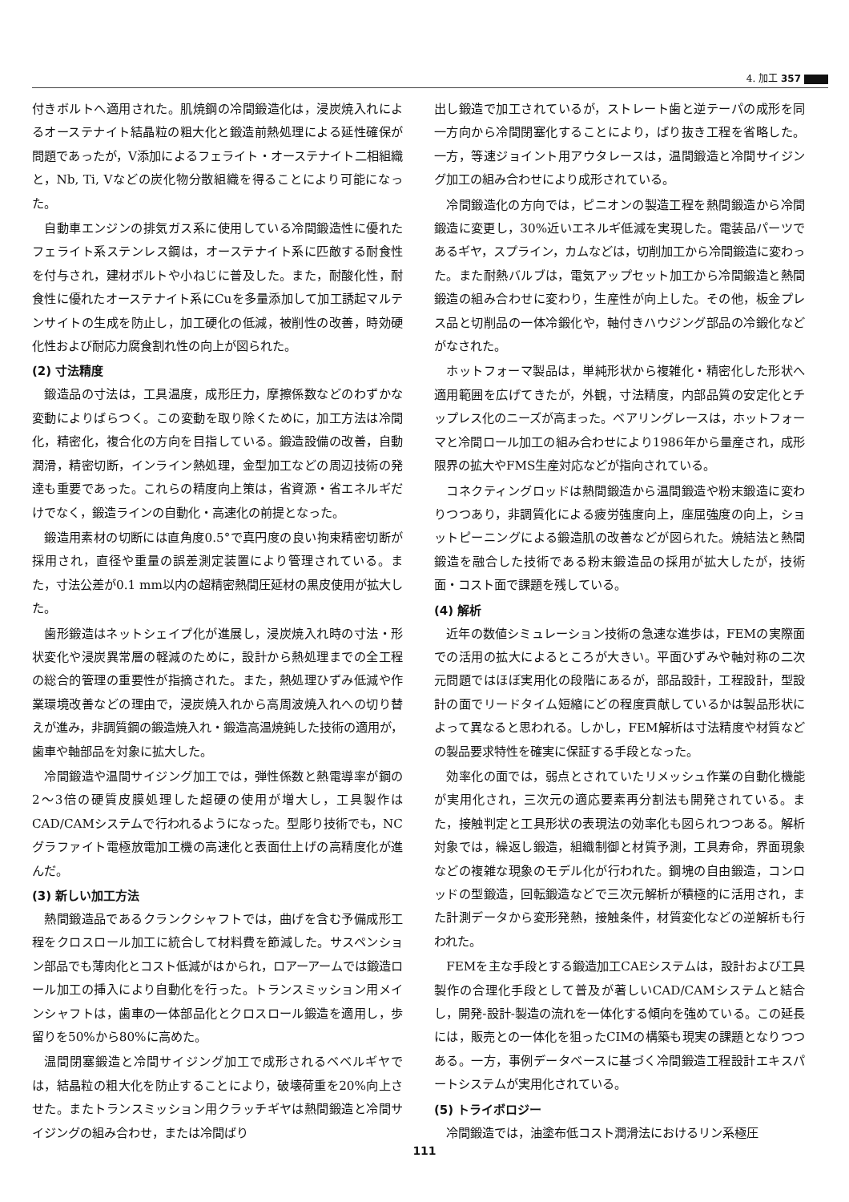4. 加工 357
付きボルトへ適用された。肌焼鋼の冷間鍛造化は，浸炭焼入れによるオーステナイト結晶粒の粗大化と鍛造前熱処理による延性確保が問題であったが，V添加によるフェライト・オーステナイト二相組織と，Nb, Ti, Vなどの炭化物分散組織を得ることにより可能になった。
自動車エンジンの排気ガス系に使用している冷間鍛造性に優れたフェライト系ステンレス鋼は，オーステナイト系に匹敵する耐食性を付与され，建材ボルトや小ねじに普及した。また，耐酸化性，耐食性に優れたオーステナイト系にCuを多量添加して加工誘起マルテンサイトの生成を防止し，加工硬化の低減，被削性の改善，時効硬化性および耐応力腐食割れ性の向上が図られた。
(2) 寸法精度
鍛造品の寸法は，工具温度，成形圧力，摩擦係数などのわずかな変動によりばらつく。この変動を取り除くために，加工方法は冷間化，精密化，複合化の方向を目指している。鍛造設備の改善，自動潤滑，精密切断，インライン熱処理，金型加工などの周辺技術の発達も重要であった。これらの精度向上策は，省資源・省エネルギだけでなく，鍛造ラインの自動化・高速化の前提となった。
鍛造用素材の切断には直角度0.5°で真円度の良い拘束精密切断が採用され，直径や重量の誤差測定装置により管理されている。また，寸法公差が0.1 mm以内の超精密熱間圧延材の黒皮使用が拡大した。
歯形鍛造はネットシェイプ化が進展し，浸炭焼入れ時の寸法・形状変化や浸炭異常層の軽減のために，設計から熱処理までの全工程の総合的管理の重要性が指摘された。また，熱処理ひずみ低減や作業環境改善などの理由で，浸炭焼入れから高周波焼入れへの切り替えが進み，非調質鋼の鍛造焼入れ・鍛造高温焼鈍した技術の適用が，歯車や軸部品を対象に拡大した。
冷間鍛造や温間サイジング加工では，弾性係数と熱電導率が鋼の2〜3倍の硬質皮膜処理した超硬の使用が増大し，工具製作はCAD/CAMシステムで行われるようになった。型彫り技術でも，NCグラファイト電極放電加工機の高速化と表面仕上げの高精度化が進んだ。
(3) 新しい加工方法
熱間鍛造品であるクランクシャフトでは，曲げを含む予備成形工程をクロスロール加工に統合して材料費を節減した。サスペンション部品でも薄肉化とコスト低減がはかられ，ロアーアームでは鍛造ロール加工の挿入により自動化を行った。トランスミッション用メインシャフトは，歯車の一体部品化とクロスロール鍛造を適用し，歩留りを50%から80%に高めた。
温間閉塞鍛造と冷間サイジング加工で成形されるベベルギヤでは，結晶粒の粗大化を防止することにより，破壊荷重を20%向上させた。またトランスミッション用クラッチギヤは熱間鍛造と冷間サイジングの組み合わせ，または冷間ばり
出し鍛造で加工されているが，ストレート歯と逆テーパの成形を同一方向から冷間閉塞化することにより，ばり抜き工程を省略した。一方，等速ジョイント用アウタレースは，温間鍛造と冷間サイジング加工の組み合わせにより成形されている。
冷間鍛造化の方向では，ピニオンの製造工程を熱間鍛造から冷間鍛造に変更し，30%近いエネルギ低減を実現した。電装品パーツであるギヤ，スプライン，カムなどは，切削加工から冷間鍛造に変わった。また耐熱バルブは，電気アップセット加工から冷間鍛造と熱間鍛造の組み合わせに変わり，生産性が向上した。その他，板金プレス品と切削品の一体冷鍛化や，軸付きハウジング部品の冷鍛化などがなされた。
ホットフォーマ製品は，単純形状から複雑化・精密化した形状へ適用範囲を広げてきたが，外観，寸法精度，内部品質の安定化とチップレス化のニーズが高まった。ベアリングレースは，ホットフォーマと冷間ロール加工の組み合わせにより1986年から量産され，成形限界の拡大やFMS生産対応などが指向されている。
コネクティングロッドは熱間鍛造から温間鍛造や粉末鍛造に変わりつつあり，非調質化による疲労強度向上，座屈強度の向上，ショットピーニングによる鍛造肌の改善などが図られた。焼結法と熱間鍛造を融合した技術である粉末鍛造品の採用が拡大したが，技術面・コスト面で課題を残している。
(4) 解析
近年の数値シミュレーション技術の急速な進歩は，FEMの実際面での活用の拡大によるところが大きい。平面ひずみや軸対称の二次元問題ではほぼ実用化の段階にあるが，部品設計，工程設計，型設計の面でリードタイム短縮にどの程度貢献しているかは製品形状によって異なると思われる。しかし，FEM解析は寸法精度や材質などの製品要求特性を確実に保証する手段となった。
効率化の面では，弱点とされていたリメッシュ作業の自動化機能が実用化され，三次元の適応要素再分割法も開発されている。また，接触判定と工具形状の表現法の効率化も図られつつある。解析対象では，繰返し鍛造，組織制御と材質予測，工具寿命，界面現象などの複雑な現象のモデル化が行われた。鋼塊の自由鍛造，コンロッドの型鍛造，回転鍛造などで三次元解析が積極的に活用され，また計測データから変形発熱，接触条件，材質変化などの逆解析も行われた。
FEMを主な手段とする鍛造加工CAEシステムは，設計および工具製作の合理化手段として普及が著しいCAD/CAMシステムと結合し，開発-設計-製造の流れを一体化する傾向を強めている。この延長には，販売との一体化を狙ったCIMの構築も現実の課題となりつつある。一方，事例データベースに基づく冷間鍛造工程設計エキスパートシステムが実用化されている。
(5) トライボロジー
冷間鍛造では，油塗布低コスト潤滑法におけるリン系極圧
111